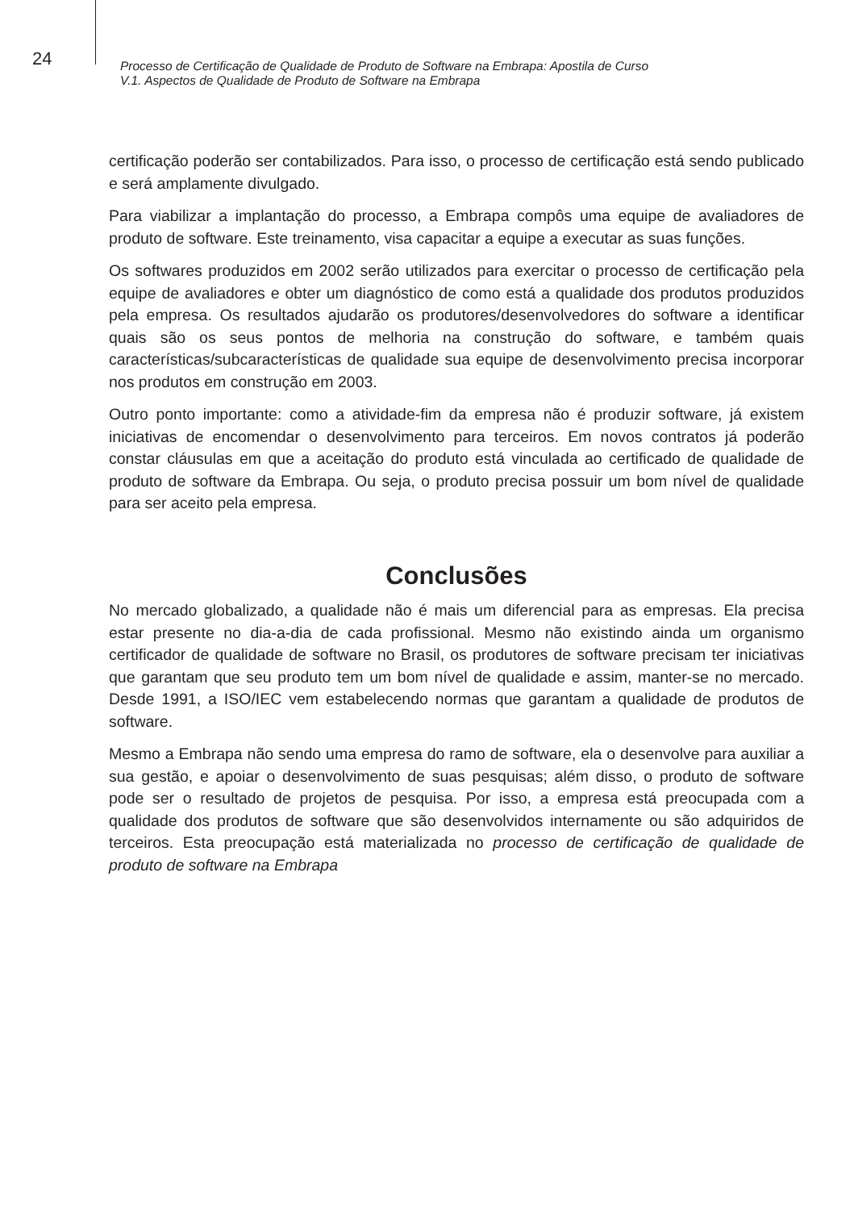24
Processo de Certificação de Qualidade de Produto de Software na Embrapa: Apostila de Curso
V.1. Aspectos de Qualidade de Produto de Software na Embrapa
certificação poderão ser contabilizados. Para isso, o processo de certificação está sendo publicado e será amplamente divulgado.
Para viabilizar a implantação do processo, a Embrapa compôs uma equipe de avaliadores de produto de software. Este treinamento, visa capacitar a equipe a executar as suas funções.
Os softwares produzidos em 2002 serão utilizados para exercitar o processo de certificação pela equipe de avaliadores e obter um diagnóstico de como está a qualidade dos produtos produzidos pela empresa. Os resultados ajudarão os produtores/desenvolvedores do software a identificar quais são os seus pontos de melhoria na construção do software, e também quais características/subcaracterísticas de qualidade sua equipe de desenvolvimento precisa incorporar nos produtos em construção em 2003.
Outro ponto importante: como a atividade-fim da empresa não é produzir software, já existem iniciativas de encomendar o desenvolvimento para terceiros. Em novos contratos já poderão constar cláusulas em que a aceitação do produto está vinculada ao certificado de qualidade de produto de software da Embrapa. Ou seja, o produto precisa possuir um bom nível de qualidade para ser aceito pela empresa.
Conclusões
No mercado globalizado, a qualidade não é mais um diferencial para as empresas. Ela precisa estar presente no dia-a-dia de cada profissional. Mesmo não existindo ainda um organismo certificador de qualidade de software no Brasil, os produtores de software precisam ter iniciativas que garantam que seu produto tem um bom nível de qualidade e assim, manter-se no mercado. Desde 1991, a ISO/IEC vem estabelecendo normas que garantam a qualidade de produtos de software.
Mesmo a Embrapa não sendo uma empresa do ramo de software, ela o desenvolve para auxiliar a sua gestão, e apoiar o desenvolvimento de suas pesquisas; além disso, o produto de software pode ser o resultado de projetos de pesquisa. Por isso, a empresa está preocupada com a qualidade dos produtos de software que são desenvolvidos internamente ou são adquiridos de terceiros. Esta preocupação está materializada no processo de certificação de qualidade de produto de software na Embrapa